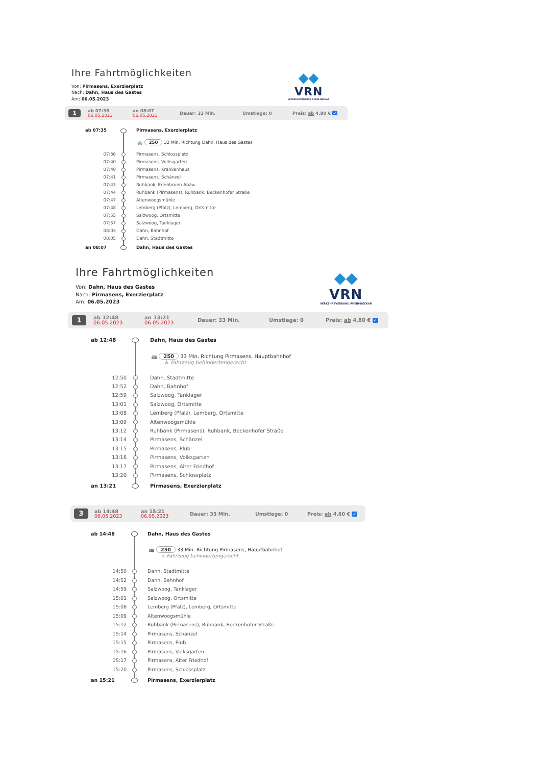Ihre Fahrtmöglichkeiten
Von: Pirmasens, Exerzierplatz
Nach: Dahn, Haus des Gastes
Am: 06.05.2023
◆◆
VRN
VERKEHRSVERBUND RHEIN-NECKAR
1 ab 07:35
06.05.2023 an 08:07
06.05.2023 Dauer: 32 Min. Umstiege: 0 Preis: ab 4,80 € ✓
| ab 07:35 | | Pirmasens, Exerzierplatz |
| | | 🚌 250 32 Min. Richtung Dahn, Haus des Gastes |
| 07:36 | | Pirmasens, Schlossplatz |
| 07:40 | | Pirmasens, Volksgarten |
| 07:40 | | Pirmasens, Krankenhaus |
| 07:41 | | Pirmasens, Schänzel |
| 07:43 | | Ruhbank, Erlenbrunn Abzw. |
| 07:44 | | Ruhbank (Pirmasens), Ruhbank, Beckenhofer Straße |
| 07:47 | | Altenwoogsmühle |
| 07:48 | | Lemberg (Pfalz), Lemberg, Ortsmitte |
| 07:55 | | Salzwoog, Ortsmitte |
| 07:57 | | Salzwoog, Tanklager |
| 08:03 | | Dahn, Bahnhof |
| 08:05 | | Dahn, Stadtmitte |
| an 08:07 | | Dahn, Haus des Gastes |
Ihre Fahrtmöglichkeiten
Von: Dahn, Haus des Gastes
Nach: Pirmasens, Exerzierplatz
Am: 06.05.2023
◆◆
VRN
VERKEHRSVERBUND RHEIN-NECKAR
1 ab 12:48
06.05.2023 an 13:21
06.05.2023 Dauer: 33 Min. Umstiege: 0 Preis: ab 4,80 € ✓
| ab 12:48 | | Dahn, Haus des Gastes |
| | | 🚌 250 33 Min. Richtung Pirmasens, Hauptbahnhof ♿ Fahrzeug behindertengerecht |
| 12:50 | | Dahn, Stadtmitte |
| 12:52 | | Dahn, Bahnhof |
| 12:59 | | Salzwoog, Tanklager |
| 13:01 | | Salzwoog, Ortsmitte |
| 13:08 | | Lemberg (Pfalz), Lemberg, Ortsmitte |
| 13:09 | | Altenwoogsmühle |
| 13:12 | | Ruhbank (Pirmasens), Ruhbank, Beckenhofer Straße |
| 13:14 | | Pirmasens, Schänzel |
| 13:15 | | Pirmasens, Plub |
| 13:16 | | Pirmasens, Volksgarten |
| 13:17 | | Pirmasens, Alter Friedhof |
| 13:20 | | Pirmasens, Schlossplatz |
| an 13:21 | | Pirmasens, Exerzierplatz |
3 ab 14:48
06.05.2023 an 15:21
06.05.2023 Dauer: 33 Min. Umstiege: 0 Preis: ab 4,80 € ✓
| ab 14:48 | | Dahn, Haus des Gastes |
| | | 🚌 250 33 Min. Richtung Pirmasens, Hauptbahnhof ♿ Fahrzeug behindertengerecht |
| 14:50 | | Dahn, Stadtmitte |
| 14:52 | | Dahn, Bahnhof |
| 14:59 | | Salzwoog, Tanklager |
| 15:01 | | Salzwoog, Ortsmitte |
| 15:08 | | Lemberg (Pfalz), Lemberg, Ortsmitte |
| 15:09 | | Altenwoogsmühle |
| 15:12 | | Ruhbank (Pirmasens), Ruhbank, Beckenhofer Straße |
| 15:14 | | Pirmasens, Schänzel |
| 15:15 | | Pirmasens, Plub |
| 15:16 | | Pirmasens, Volksgarten |
| 15:17 | | Pirmasens, Alter Friedhof |
| 15:20 | | Pirmasens, Schlossplatz |
| an 15:21 | | Pirmasens, Exerzierplatz |